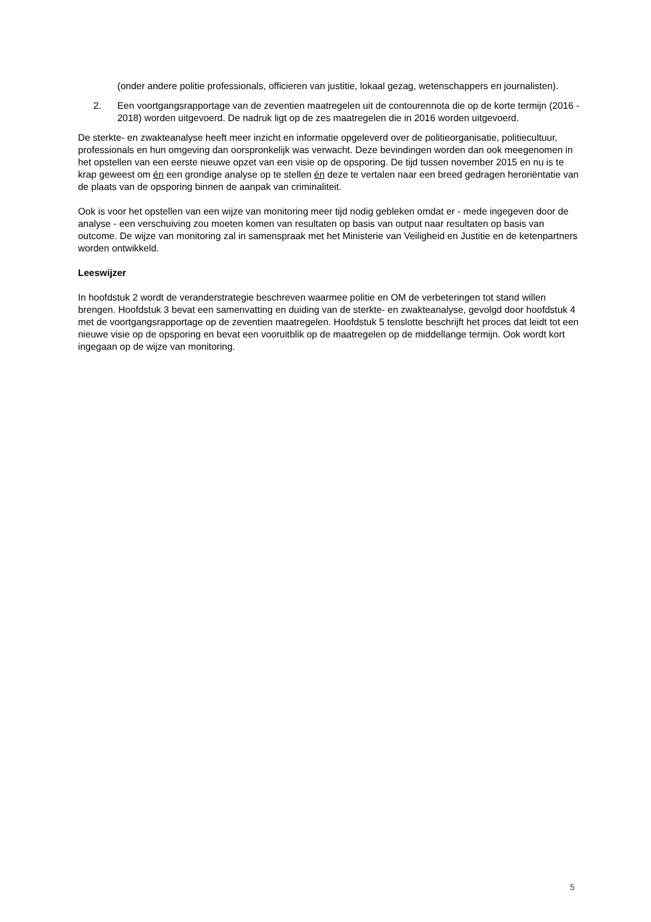(onder andere politie professionals, officieren van justitie, lokaal gezag, wetenschappers en journalisten).
2. Een voortgangsrapportage van de zeventien maatregelen uit de contourennota die op de korte termijn (2016 - 2018) worden uitgevoerd. De nadruk ligt op de zes maatregelen die in 2016 worden uitgevoerd.
De sterkte- en zwakteanalyse heeft meer inzicht en informatie opgeleverd over de politieorganisatie, politiecultuur, professionals en hun omgeving dan oorspronkelijk was verwacht. Deze bevindingen worden dan ook meegenomen in het opstellen van een eerste nieuwe opzet van een visie op de opsporing. De tijd tussen november 2015 en nu is te krap geweest om én een grondige analyse op te stellen én deze te vertalen naar een breed gedragen heroriëntatie van de plaats van de opsporing binnen de aanpak van criminaliteit.
Ook is voor het opstellen van een wijze van monitoring meer tijd nodig gebleken omdat er - mede ingegeven door de analyse - een verschuiving zou moeten komen van resultaten op basis van output naar resultaten op basis van outcome. De wijze van monitoring zal in samenspraak met het Ministerie van Veiligheid en Justitie en de ketenpartners worden ontwikkeld.
Leeswijzer
In hoofdstuk 2 wordt de veranderstrategie beschreven waarmee politie en OM de verbeteringen tot stand willen brengen. Hoofdstuk 3 bevat een samenvatting en duiding van de sterkte- en zwakteanalyse, gevolgd door hoofdstuk 4 met de voortgangsrapportage op de zeventien maatregelen. Hoofdstuk 5 tenslotte beschrijft het proces dat leidt tot een nieuwe visie op de opsporing en bevat een vooruitblik op de maatregelen op de middellange termijn. Ook wordt kort ingegaan op de wijze van monitoring.
5